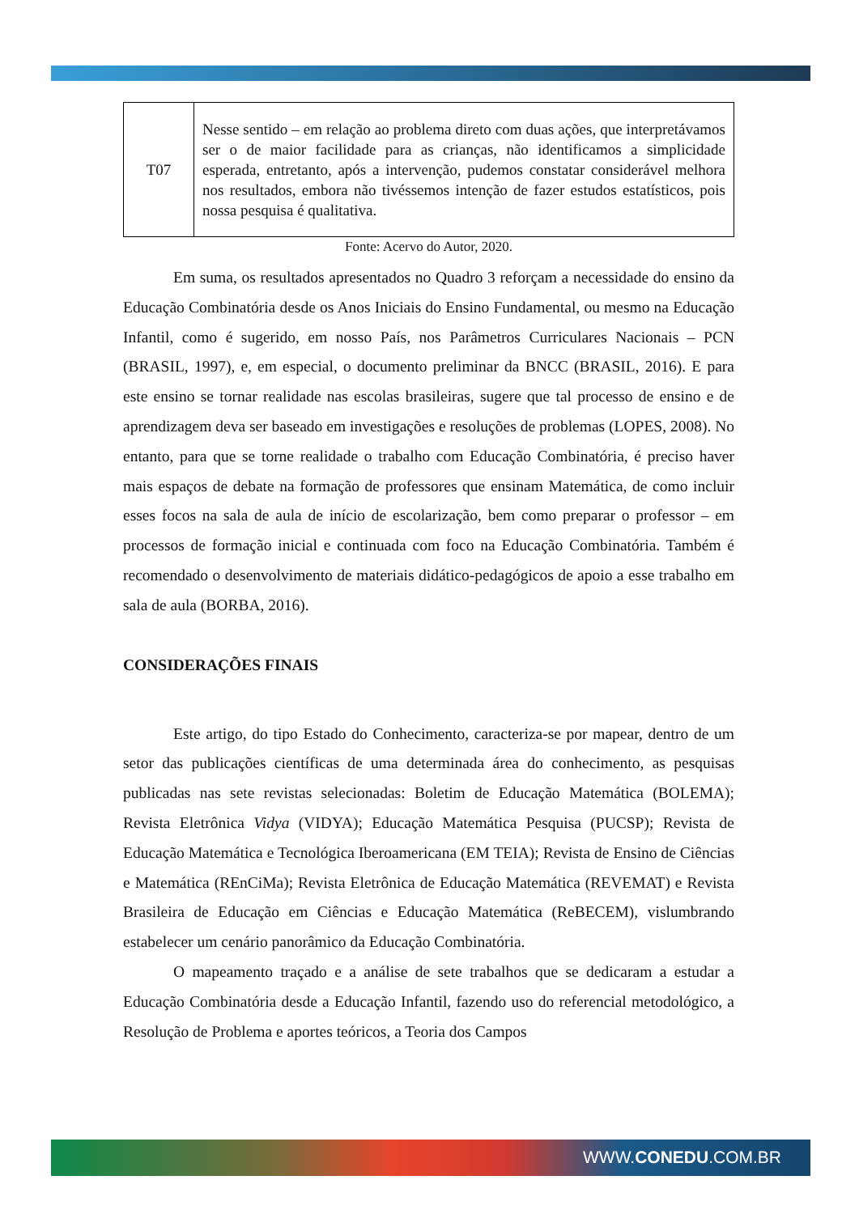| T07 | Nesse sentido – em relação ao problema direto com duas ações, que interpretávamos ser o de maior facilidade para as crianças, não identificamos a simplicidade esperada, entretanto, após a intervenção, pudemos constatar considerável melhora nos resultados, embora não tivéssemos intenção de fazer estudos estatísticos, pois nossa pesquisa é qualitativa. |
Fonte: Acervo do Autor, 2020.
Em suma, os resultados apresentados no Quadro 3 reforçam a necessidade do ensino da Educação Combinatória desde os Anos Iniciais do Ensino Fundamental, ou mesmo na Educação Infantil, como é sugerido, em nosso País, nos Parâmetros Curriculares Nacionais – PCN (BRASIL, 1997), e, em especial, o documento preliminar da BNCC (BRASIL, 2016). E para este ensino se tornar realidade nas escolas brasileiras, sugere que tal processo de ensino e de aprendizagem deva ser baseado em investigações e resoluções de problemas (LOPES, 2008). No entanto, para que se torne realidade o trabalho com Educação Combinatória, é preciso haver mais espaços de debate na formação de professores que ensinam Matemática, de como incluir esses focos na sala de aula de início de escolarização, bem como preparar o professor – em processos de formação inicial e continuada com foco na Educação Combinatória. Também é recomendado o desenvolvimento de materiais didático-pedagógicos de apoio a esse trabalho em sala de aula (BORBA, 2016).
CONSIDERAÇÕES FINAIS
Este artigo, do tipo Estado do Conhecimento, caracteriza-se por mapear, dentro de um setor das publicações científicas de uma determinada área do conhecimento, as pesquisas publicadas nas sete revistas selecionadas: Boletim de Educação Matemática (BOLEMA); Revista Eletrônica Vidya (VIDYA); Educação Matemática Pesquisa (PUCSP); Revista de Educação Matemática e Tecnológica Iberoamericana (EM TEIA); Revista de Ensino de Ciências e Matemática (REnCiMa); Revista Eletrônica de Educação Matemática (REVEMAT) e Revista Brasileira de Educação em Ciências e Educação Matemática (ReBECEM), vislumbrando estabelecer um cenário panorâmico da Educação Combinatória.
O mapeamento traçado e a análise de sete trabalhos que se dedicaram a estudar a Educação Combinatória desde a Educação Infantil, fazendo uso do referencial metodológico, a Resolução de Problema e aportes teóricos, a Teoria dos Campos
WWW.CONEDU.COM.BR